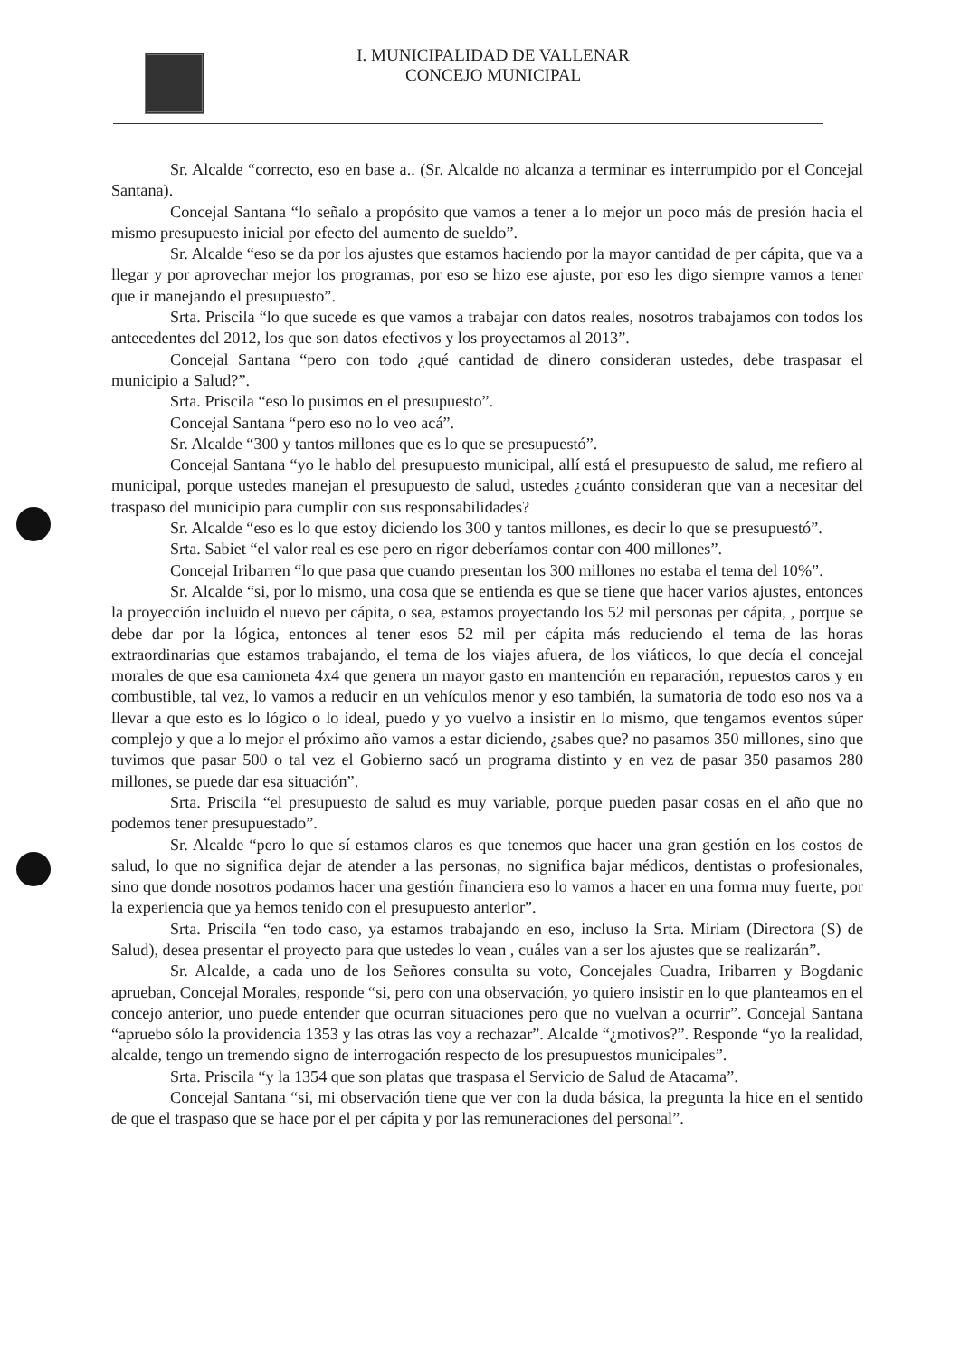I. MUNICIPALIDAD DE VALLENAR
CONCEJO MUNICIPAL
Sr. Alcalde “correcto, eso en base a.. (Sr. Alcalde no alcanza a terminar es interrumpido por el Concejal Santana).
Concejal Santana “lo señalo a propósito que vamos a tener a lo mejor un poco más de presión hacia el mismo presupuesto inicial por efecto del aumento de sueldo”.
Sr. Alcalde “eso se da por los ajustes que estamos haciendo por la mayor cantidad de per cápita, que va a llegar y por aprovechar mejor los programas, por eso se hizo ese ajuste, por eso les digo siempre vamos a tener que ir manejando el presupuesto”.
Srta. Priscila “lo que sucede es que vamos a trabajar con datos reales, nosotros trabajamos con todos los antecedentes del 2012, los que son datos efectivos y los proyectamos al 2013”.
Concejal Santana “pero con todo ¿qué cantidad de dinero consideran ustedes, debe traspasar el municipio a Salud?”.
Srta. Priscila “eso lo pusimos en el presupuesto”.
Concejal Santana “pero eso no lo veo acá”.
Sr. Alcalde “300 y tantos millones que es lo que se presupuestó”.
Concejal Santana “yo le hablo del presupuesto municipal, allí está el presupuesto de salud, me refiero al municipal, porque ustedes manejan el presupuesto de salud, ustedes ¿cuánto consideran que van a necesitar del traspaso del municipio para cumplir con sus responsabilidades?
Sr. Alcalde “eso es lo que estoy diciendo los 300 y tantos millones, es decir lo que se presupuestó”.
Srta. Sabiet “el valor real es ese pero en rigor deberíamos contar con 400 millones”.
Concejal Iribarren “lo que pasa que cuando presentan los 300 millones no estaba el tema del 10%”.
Sr. Alcalde “si, por lo mismo, una cosa que se entienda es que se tiene que hacer varios ajustes, entonces la proyección incluido el nuevo per cápita, o sea, estamos proyectando los 52 mil personas per cápita, , porque se debe dar por la lógica, entonces al tener esos 52 mil per cápita más reduciendo el tema de las horas extraordinarias que estamos trabajando, el tema de los viajes afuera, de los viáticos, lo que decía el concejal morales de que esa camioneta 4x4 que genera un mayor gasto en mantención en reparación, repuestos caros y en combustible, tal vez, lo vamos a reducir en un vehículos menor y eso también, la sumatoria de todo eso nos va a llevar a que esto es lo lógico o lo ideal, puedo y yo vuelvo a insistir en lo mismo, que tengamos eventos súper complejo y que a lo mejor el próximo año vamos a estar diciendo, ¿sabes que? no pasamos 350 millones, sino que tuvimos que pasar 500 o tal vez el Gobierno sacó un programa distinto y en vez de pasar 350 pasamos 280 millones, se puede dar esa situación”.
Srta. Priscila “el presupuesto de salud es muy variable, porque pueden pasar cosas en el año que no podemos tener presupuestado”.
Sr. Alcalde “pero lo que sí estamos claros es que tenemos que hacer una gran gestión en los costos de salud, lo que no significa dejar de atender a las personas, no significa bajar médicos, dentistas o profesionales, sino que donde nosotros podamos hacer una gestión financiera eso lo vamos a hacer en una forma muy fuerte, por la experiencia que ya hemos tenido con el presupuesto anterior”.
Srta. Priscila “en todo caso, ya estamos trabajando en eso, incluso la Srta. Miriam (Directora (S) de Salud), desea presentar el proyecto para que ustedes lo vean , cuáles van a ser los ajustes que se realizarán”.
Sr. Alcalde, a cada uno de los Señores consulta su voto, Concejales Cuadra, Iribarren y Bogdanic aprueban, Concejal Morales, responde “si, pero con una observación, yo quiero insistir en lo que planteamos en el concejo anterior, uno puede entender que ocurran situaciones pero que no vuelvan a ocurrir”. Concejal Santana “apruebo sólo la providencia 1353 y las otras las voy a rechazar”. Alcalde “¿motivos?”. Responde “yo la realidad, alcalde, tengo un tremendo signo de interrogación respecto de los presupuestos municipales”.
Srta. Priscila “y la 1354 que son platas que traspasa el Servicio de Salud de Atacama”.
Concejal Santana “si, mi observación tiene que ver con la duda básica, la pregunta la hice en el sentido de que el traspaso que se hace por el per cápita y por las remuneraciones del personal”.